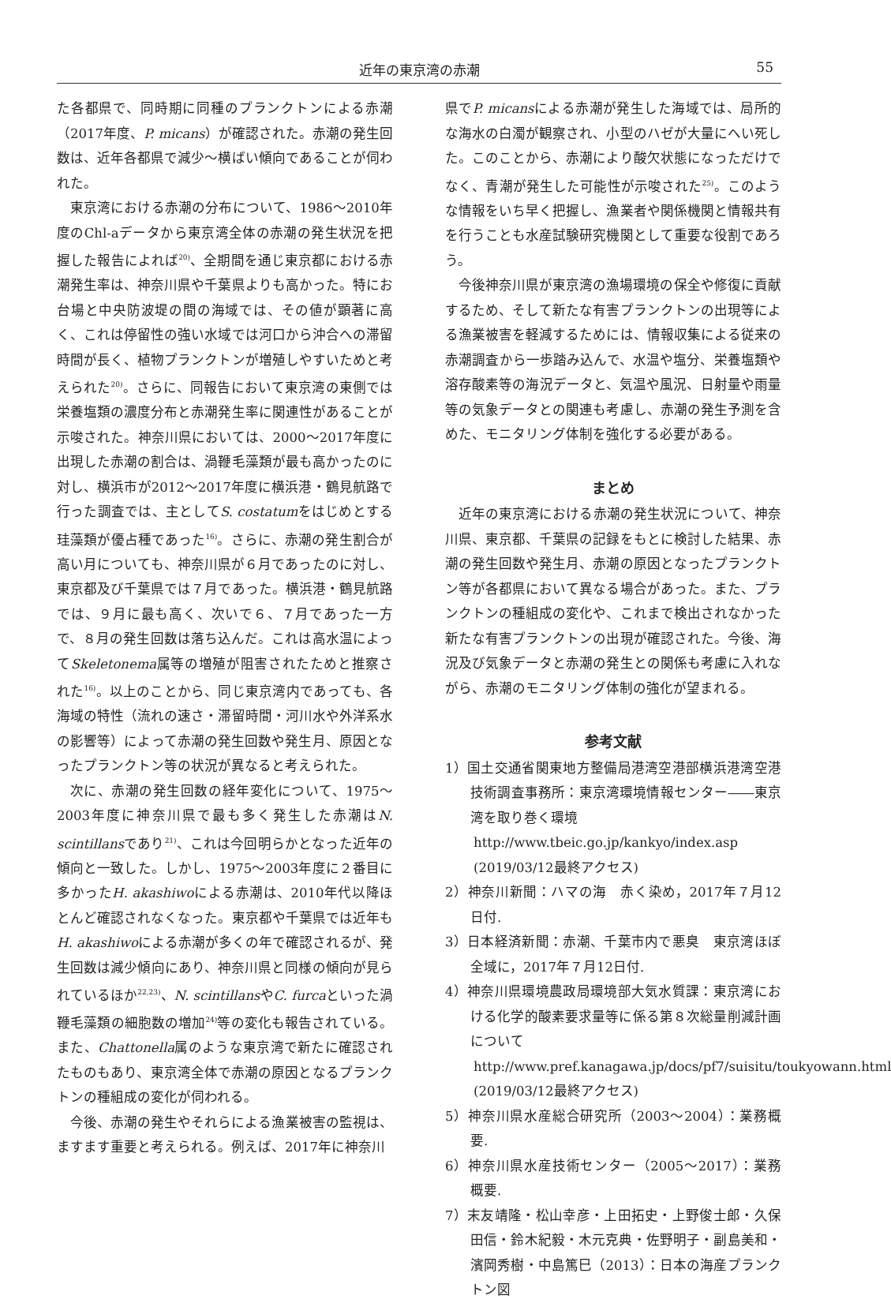近年の東京湾の赤潮 55
た各都県で、同時期に同種のプランクトンによる赤潮（2017年度、P. micans）が確認された。赤潮の発生回数は、近年各都県で減少～横ばい傾向であることが伺われた。
東京湾における赤潮の分布について、1986～2010年度のChl-aデータから東京湾全体の赤潮の発生状況を把握した報告によれば<sup>20)</sup>、全期間を通じ東京都における赤潮発生率は、神奈川県や千葉県よりも高かった。特にお台場と中央防波堤の間の海域では、その値が顕著に高く、これは停留性の強い水域では河口から沖合への滞留時間が長く、植物プランクトンが増殖しやすいためと考えられた<sup>20)</sup>。さらに、同報告において東京湾の東側では栄養塩類の濃度分布と赤潮発生率に関連性があることが示唆された。神奈川県においては、2000～2017年度に出現した赤潮の割合は、渦鞭毛藻類が最も高かったのに対し、横浜市が2012～2017年度に横浜港・鶴見航路で行った調査では、主としてS. costatumをはじめとする珪藻類が優占種であった<sup>16)</sup>。さらに、赤潮の発生割合が高い月についても、神奈川県が６月であったのに対し、東京都及び千葉県では７月であった。横浜港・鶴見航路では、９月に最も高く、次いで６、７月であった一方で、８月の発生回数は落ち込んだ。これは高水温によってSkeletonema属等の増殖が阻害されたためと推察された<sup>16)</sup>。以上のことから、同じ東京湾内であっても、各海域の特性（流れの速さ・滞留時間・河川水や外洋系水の影響等）によって赤潮の発生回数や発生月、原因となったプランクトン等の状況が異なると考えられた。
次に、赤潮の発生回数の経年変化について、1975～2003年度に神奈川県で最も多く発生した赤潮はN. scintillansであり<sup>21)</sup>、これは今回明らかとなった近年の傾向と一致した。しかし、1975～2003年度に２番目に多かったH. akashiwoによる赤潮は、2010年代以降ほとんど確認されなくなった。東京都や千葉県では近年もH. akashiwoによる赤潮が多くの年で確認されるが、発生回数は減少傾向にあり、神奈川県と同様の傾向が見られているほか<sup>22,23)</sup>、N. scintillansやC. furcaといった渦鞭毛藻類の細胞数の増加<sup>24)</sup>等の変化も報告されている。また、Chattonella属のような東京湾で新たに確認されたものもあり、東京湾全体で赤潮の原因となるプランクトンの種組成の変化が伺われる。
今後、赤潮の発生やそれらによる漁業被害の監視は、ますます重要と考えられる。例えば、2017年に神奈川
県でP. micansによる赤潮が発生した海域では、局所的な海水の白濁が観察され、小型のハゼが大量にへい死した。このことから、赤潮により酸欠状態になっただけでなく、青潮が発生した可能性が示唆された<sup>25)</sup>。このような情報をいち早く把握し、漁業者や関係機関と情報共有を行うことも水産試験研究機関として重要な役割であろう。
今後神奈川県が東京湾の漁場環境の保全や修復に貢献するため、そして新たな有害プランクトンの出現等による漁業被害を軽減するためには、情報収集による従来の赤潮調査から一歩踏み込んで、水温や塩分、栄養塩類や溶存酸素等の海況データと、気温や風況、日射量や雨量等の気象データとの関連も考慮し、赤潮の発生予測を含めた、モニタリング体制を強化する必要がある。
まとめ
近年の東京湾における赤潮の発生状況について、神奈川県、東京都、千葉県の記録をもとに検討した結果、赤潮の発生回数や発生月、赤潮の原因となったプランクトン等が各都県において異なる場合があった。また、プランクトンの種組成の変化や、これまで検出されなかった新たな有害プランクトンの出現が確認された。今後、海況及び気象データと赤潮の発生との関係も考慮に入れながら、赤潮のモニタリング体制の強化が望まれる。
参考文献
1）国土交通省関東地方整備局港湾空港部横浜港湾空港技術調査事務所：東京湾環境情報センター――東京湾を取り巻く環境
http://www.tbeic.go.jp/kankyo/index.asp
(2019/03/12最終アクセス)
2）神奈川新聞：ハマの海　赤く染め，2017年７月12日付.
3）日本経済新聞：赤潮、千葉市内で悪臭　東京湾ほぼ全域に，2017年７月12日付.
4）神奈川県環境農政局環境部大気水質課：東京湾における化学的酸素要求量等に係る第８次総量削減計画について
http://www.pref.kanagawa.jp/docs/pf7/suisitu/toukyowann.html (2019/03/12最終アクセス)
5）神奈川県水産総合研究所（2003～2004）：業務概要.
6）神奈川県水産技術センター（2005～2017）：業務概要.
7）末友靖隆・松山幸彦・上田拓史・上野俊士郎・久保田信・鈴木紀毅・木元克典・佐野明子・副島美和・濱岡秀樹・中島篤巳（2013）：日本の海産プランクトン図